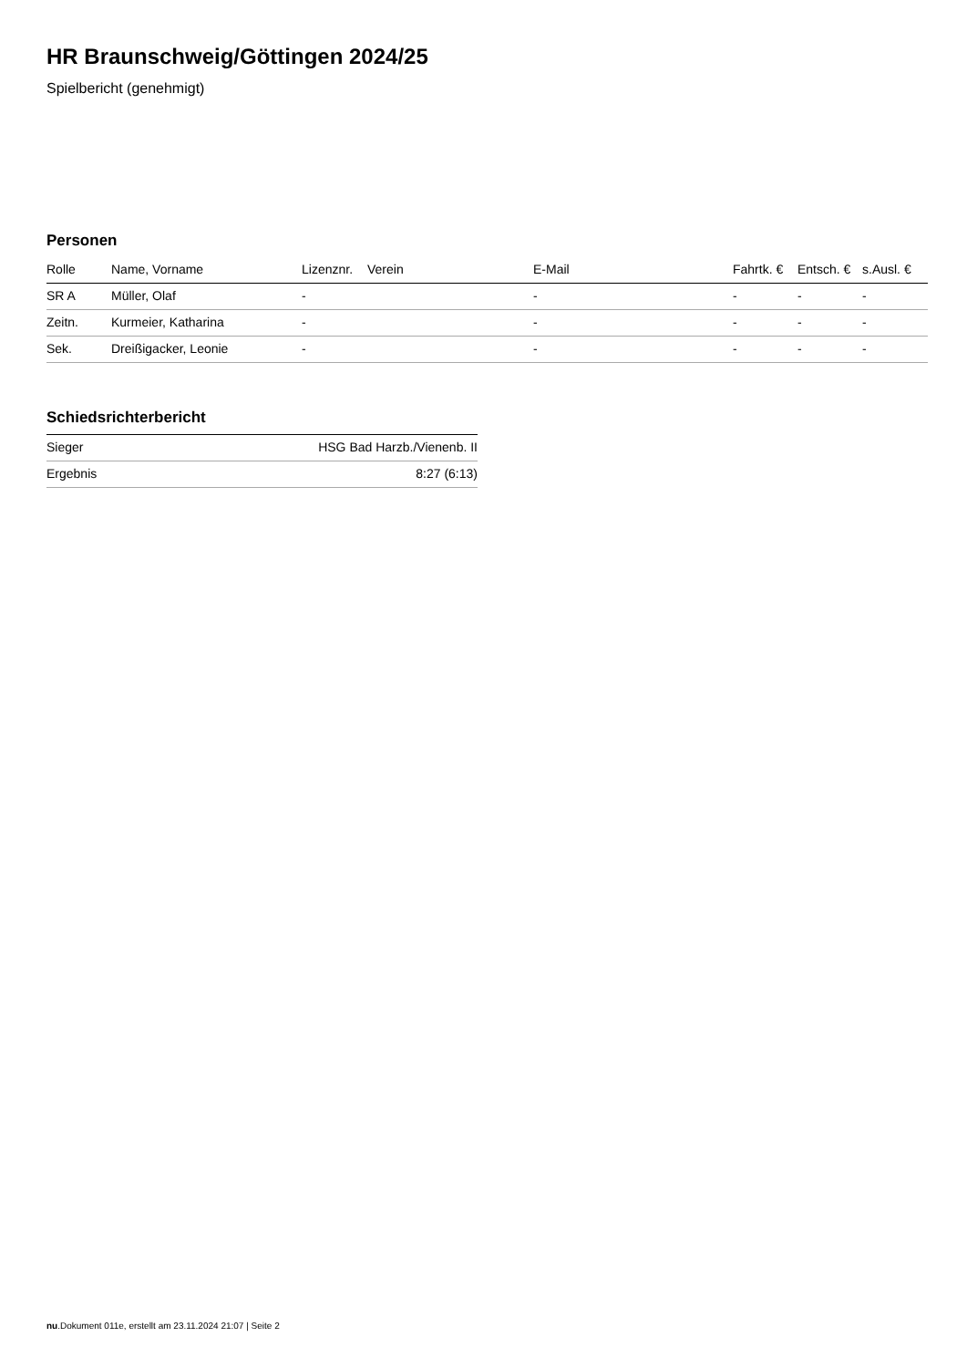HR Braunschweig/Göttingen 2024/25
Spielbericht (genehmigt)
Personen
| Rolle | Name, Vorname | Lizenznr. | Verein | E-Mail | Fahrtk. € | Entsch. € | s.Ausl. € |
| --- | --- | --- | --- | --- | --- | --- | --- |
| SR A | Müller, Olaf | - | | - | - | - | - |
| Zeitn. | Kurmeier, Katharina | - | | - | - | - | - |
| Sek. | Dreißigacker, Leonie | - | | - | - | - | - |
Schiedsrichterbericht
| Sieger | HSG Bad Harzb./Vienenb. II |
| Ergebnis | 8:27 (6:13) |
nu.Dokument 011e, erstellt am 23.11.2024 21:07 | Seite 2